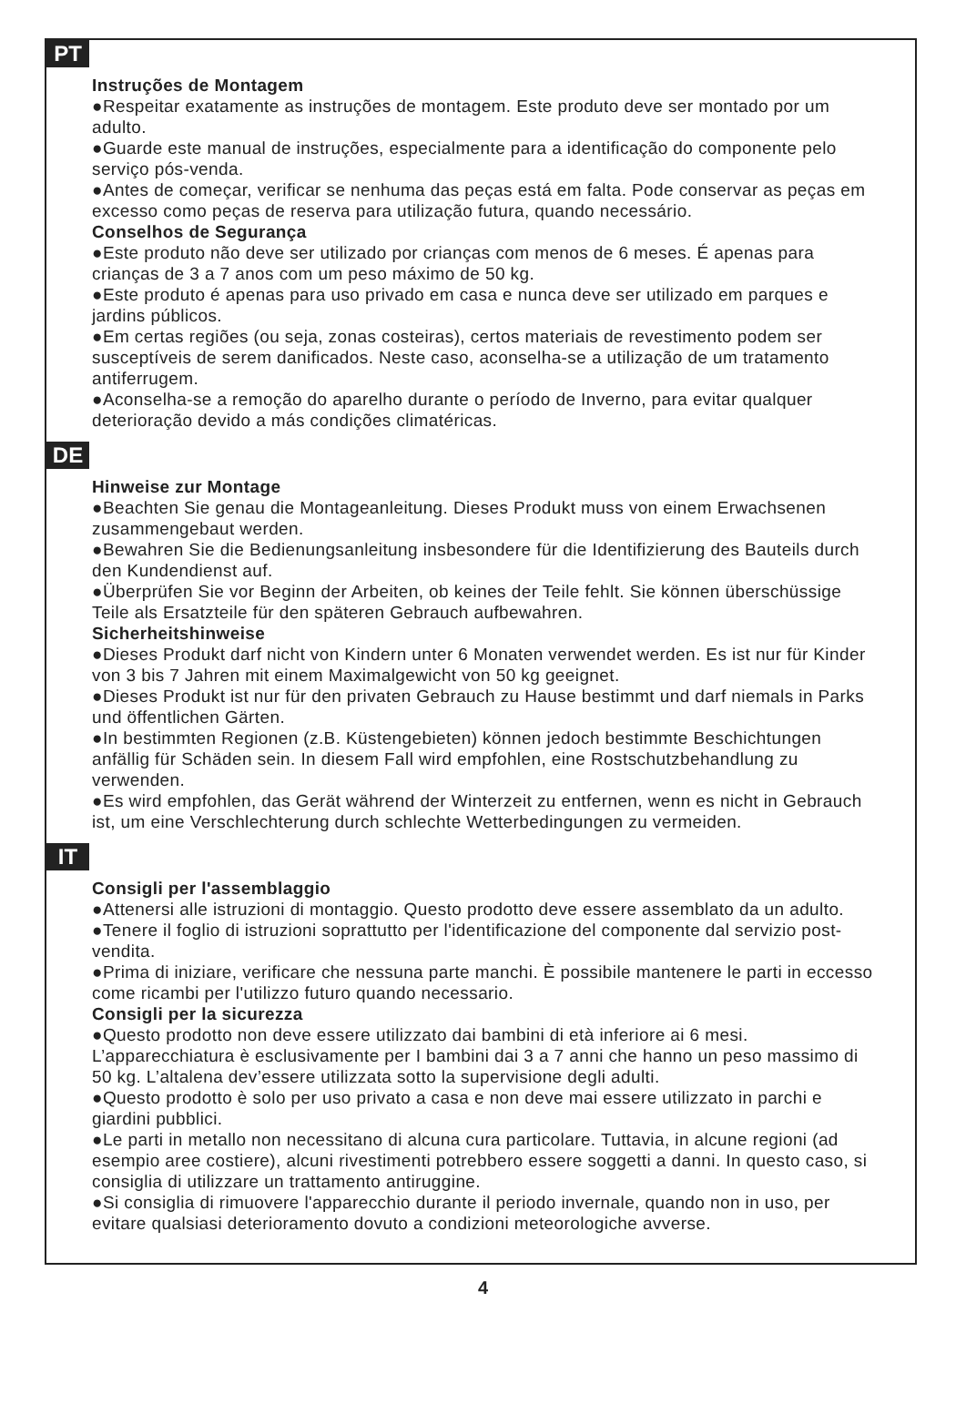PT
Instruções de Montagem
●Respeitar exatamente as instruções de montagem. Este produto deve ser montado por um adulto.
●Guarde este manual de instruções, especialmente para a identificação do componente pelo serviço pós-venda.
●Antes de começar, verificar se nenhuma das peças está em falta. Pode conservar as peças em excesso como peças de reserva para utilização futura, quando necessário.
Conselhos de Segurança
●Este produto não deve ser utilizado por crianças com menos de 6 meses. É apenas para crianças de 3 a 7 anos com um peso máximo de 50 kg.
●Este produto é apenas para uso privado em casa e nunca deve ser utilizado em parques e jardins públicos.
●Em certas regiões (ou seja, zonas costeiras), certos materiais de revestimento podem ser susceptíveis de serem danificados. Neste caso, aconselha-se a utilização de um tratamento antiferrugem.
●Aconselha-se a remoção do aparelho durante o período de Inverno, para evitar qualquer deterioração devido a más condições climatéricas.
DE
Hinweise zur Montage
●Beachten Sie genau die Montageanleitung. Dieses Produkt muss von einem Erwachsenen zusammengebaut werden.
●Bewahren Sie die Bedienungsanleitung insbesondere für die Identifizierung des Bauteils durch den Kundendienst auf.
●Überprüfen Sie vor Beginn der Arbeiten, ob keines der Teile fehlt. Sie können überschüssige Teile als Ersatzteile für den späteren Gebrauch aufbewahren.
Sicherheitshinweise
●Dieses Produkt darf nicht von Kindern unter 6 Monaten verwendet werden. Es ist nur für Kinder von 3 bis 7 Jahren mit einem Maximalgewicht von 50 kg geeignet.
●Dieses Produkt ist nur für den privaten Gebrauch zu Hause bestimmt und darf niemals in Parks und öffentlichen Gärten.
●In bestimmten Regionen (z.B. Küstengebieten) können jedoch bestimmte Beschichtungen anfällig für Schäden sein. In diesem Fall wird empfohlen, eine Rostschutzbehandlung zu verwenden.
●Es wird empfohlen, das Gerät während der Winterzeit zu entfernen, wenn es nicht in Gebrauch ist, um eine Verschlechterung durch schlechte Wetterbedingungen zu vermeiden.
IT
Consigli per l'assemblaggio
●Attenersi alle istruzioni di montaggio. Questo prodotto deve essere assemblato da un adulto.
●Tenere il foglio di istruzioni soprattutto per l'identificazione del componente dal servizio post-vendita.
●Prima di iniziare, verificare che nessuna parte manchi. È possibile mantenere le parti in eccesso come ricambi per l'utilizzo futuro quando necessario.
Consigli per la sicurezza
●Questo prodotto non deve essere utilizzato dai bambini di età inferiore ai 6 mesi. L’apparecchiatura è esclusivamente per I bambini dai 3 a 7 anni che hanno un peso massimo di 50 kg. L’altalena dev’essere utilizzata sotto la supervisione degli adulti.
●Questo prodotto è solo per uso privato a casa e non deve mai essere utilizzato in parchi e giardini pubblici.
●Le parti in metallo non necessitano di alcuna cura particolare. Tuttavia, in alcune regioni (ad esempio aree costiere), alcuni rivestimenti potrebbero essere soggetti a danni. In questo caso, si consiglia di utilizzare un trattamento antiruggine.
●Si consiglia di rimuovere l'apparecchio durante il periodo invernale, quando non in uso, per evitare qualsiasi deterioramento dovuto a condizioni meteorologiche avverse.
4